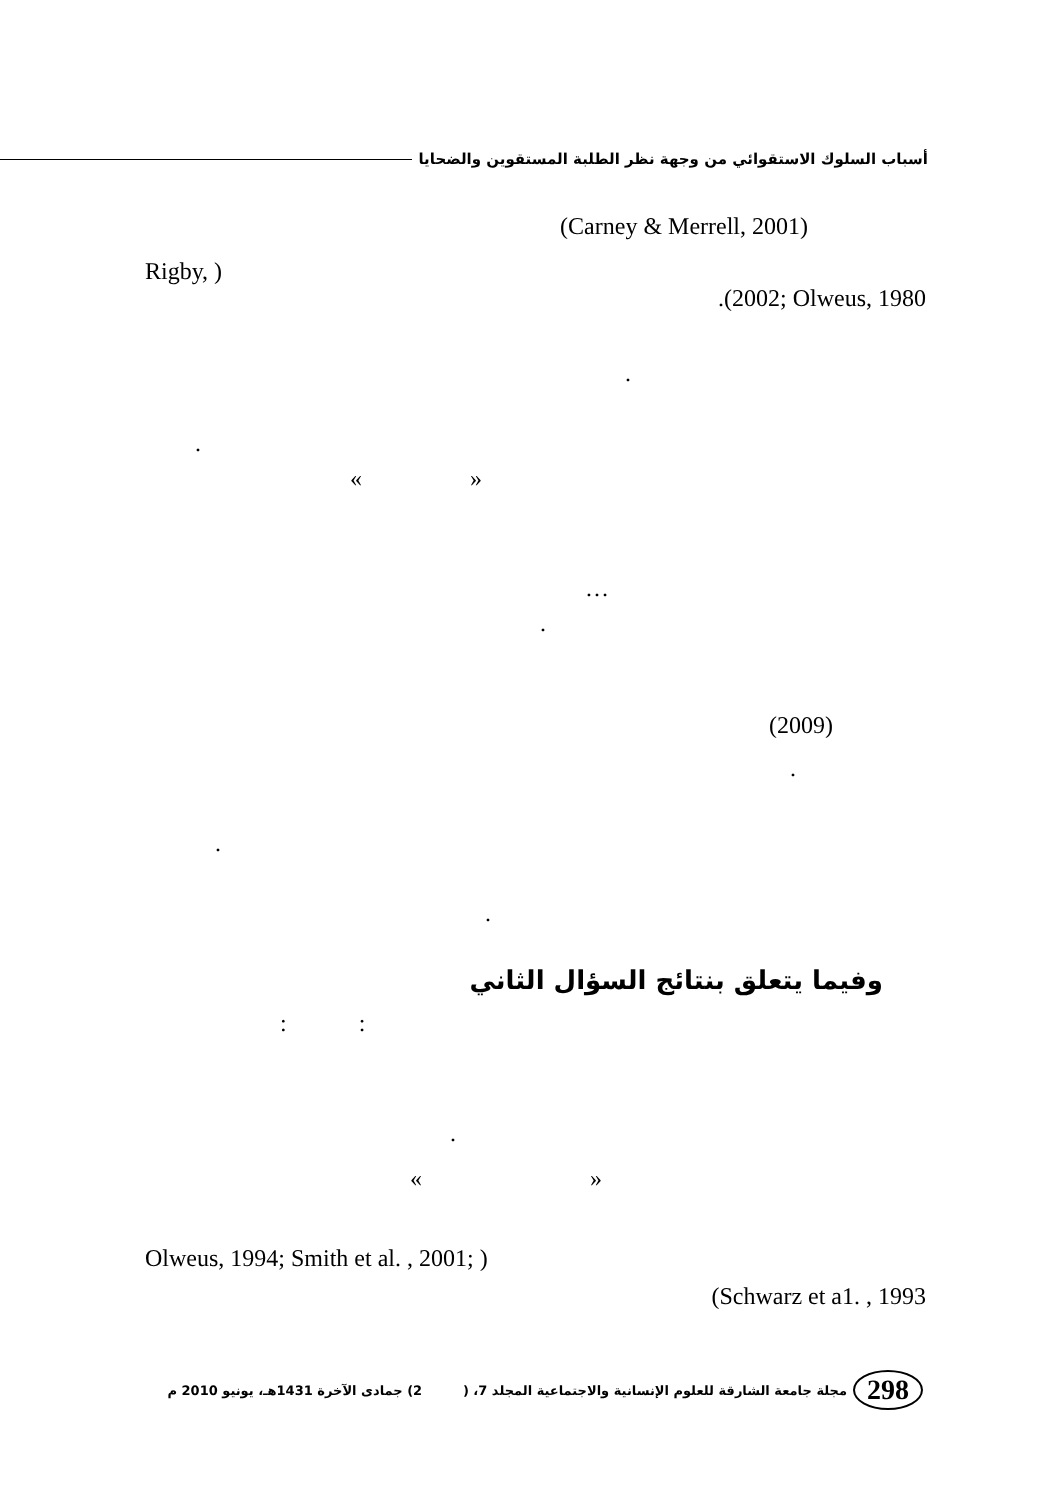أسباب السلوك الاستقوائي من وجهة نظر الطلبة المستقوين والضحايا
(Carney & Merrell, 2001)
Rigby, )
.(2002; Olweus, 1980
.
.
« »
…
.
(2009)
.
.
.
وفيما يتعلق بنتائج السؤال الثاني
: :
.
« »
Olweus, 1994; Smith et al. , 2001; )
(Schwarz et a1. , 1993
298 مجلة جامعة الشارقة للعلوم الإنسانية والاجتماعية المجلد 7، ( 2) جمادى الآخرة 1431هـ، يونيو 2010 م